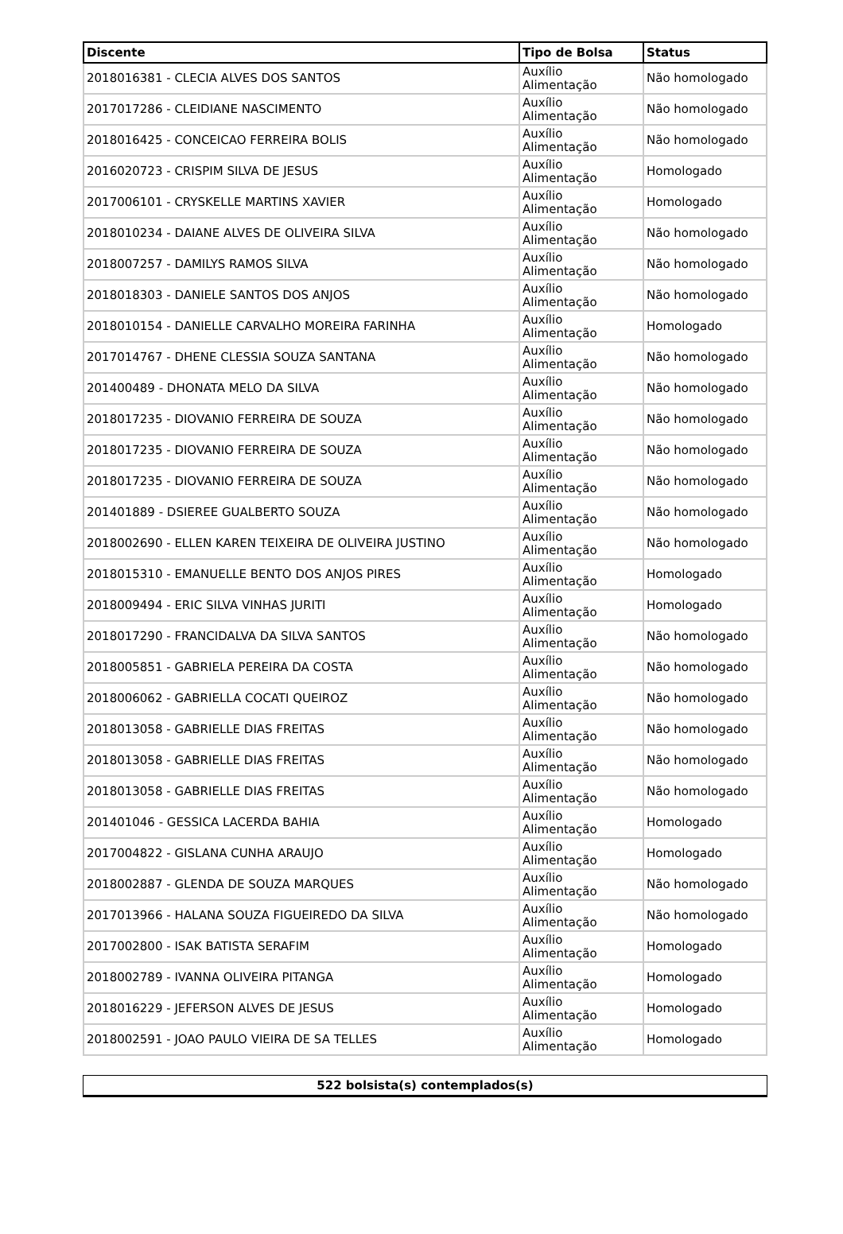| Discente | Tipo de Bolsa | Status |
| --- | --- | --- |
| 2018016381 - CLECIA ALVES DOS SANTOS | Auxílio Alimentação | Não homologado |
| 2017017286 - CLEIDIANE NASCIMENTO | Auxílio Alimentação | Não homologado |
| 2018016425 - CONCEICAO FERREIRA BOLIS | Auxílio Alimentação | Não homologado |
| 2016020723 - CRISPIM SILVA DE JESUS | Auxílio Alimentação | Homologado |
| 2017006101 - CRYSKELLE MARTINS XAVIER | Auxílio Alimentação | Homologado |
| 2018010234 - DAIANE ALVES DE OLIVEIRA SILVA | Auxílio Alimentação | Não homologado |
| 2018007257 - DAMILYS RAMOS SILVA | Auxílio Alimentação | Não homologado |
| 2018018303 - DANIELE SANTOS DOS ANJOS | Auxílio Alimentação | Não homologado |
| 2018010154 - DANIELLE CARVALHO MOREIRA FARINHA | Auxílio Alimentação | Homologado |
| 2017014767 - DHENE CLESSIA SOUZA SANTANA | Auxílio Alimentação | Não homologado |
| 201400489 - DHONATA MELO DA SILVA | Auxílio Alimentação | Não homologado |
| 2018017235 - DIOVANIO FERREIRA DE SOUZA | Auxílio Alimentação | Não homologado |
| 2018017235 - DIOVANIO FERREIRA DE SOUZA | Auxílio Alimentação | Não homologado |
| 2018017235 - DIOVANIO FERREIRA DE SOUZA | Auxílio Alimentação | Não homologado |
| 201401889 - DSIEREE GUALBERTO SOUZA | Auxílio Alimentação | Não homologado |
| 2018002690 - ELLEN KAREN TEIXEIRA DE OLIVEIRA JUSTINO | Auxílio Alimentação | Não homologado |
| 2018015310 - EMANUELLE BENTO DOS ANJOS PIRES | Auxílio Alimentação | Homologado |
| 2018009494 - ERIC SILVA VINHAS JURITI | Auxílio Alimentação | Homologado |
| 2018017290 - FRANCIDALVA DA SILVA SANTOS | Auxílio Alimentação | Não homologado |
| 2018005851 - GABRIELA PEREIRA DA COSTA | Auxílio Alimentação | Não homologado |
| 2018006062 - GABRIELLA COCATI QUEIROZ | Auxílio Alimentação | Não homologado |
| 2018013058 - GABRIELLE DIAS FREITAS | Auxílio Alimentação | Não homologado |
| 2018013058 - GABRIELLE DIAS FREITAS | Auxílio Alimentação | Não homologado |
| 2018013058 - GABRIELLE DIAS FREITAS | Auxílio Alimentação | Não homologado |
| 201401046 - GESSICA LACERDA BAHIA | Auxílio Alimentação | Homologado |
| 2017004822 - GISLANA CUNHA ARAUJO | Auxílio Alimentação | Homologado |
| 2018002887 - GLENDA DE SOUZA MARQUES | Auxílio Alimentação | Não homologado |
| 2017013966 - HALANA SOUZA FIGUEIREDO DA SILVA | Auxílio Alimentação | Não homologado |
| 2017002800 - ISAK BATISTA SERAFIM | Auxílio Alimentação | Homologado |
| 2018002789 - IVANNA OLIVEIRA PITANGA | Auxílio Alimentação | Homologado |
| 2018016229 - JEFERSON ALVES DE JESUS | Auxílio Alimentação | Homologado |
| 2018002591 - JOAO PAULO VIEIRA DE SA TELLES | Auxílio Alimentação | Homologado |
| 522 bolsista(s) contemplados(s) |